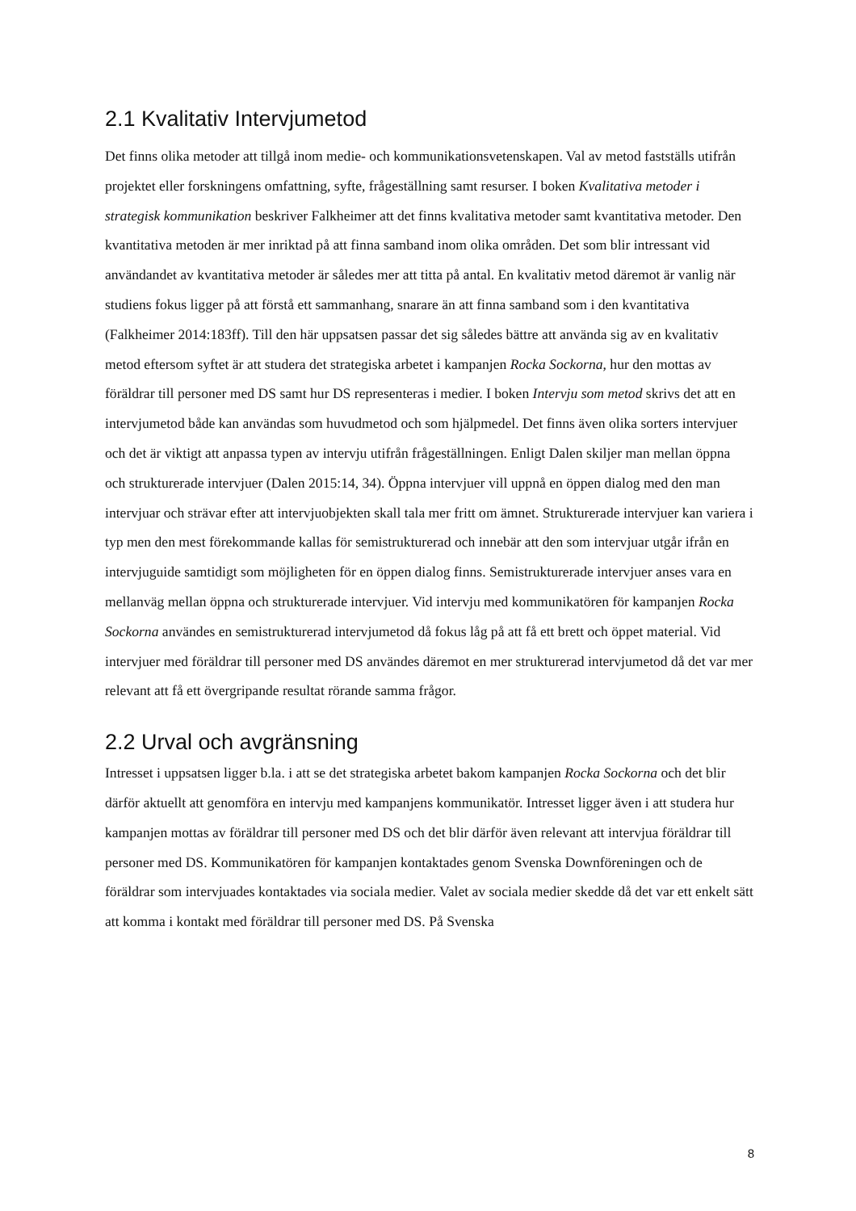2.1 Kvalitativ Intervjumetod
Det finns olika metoder att tillgå inom medie- och kommunikationsvetenskapen. Val av metod fastställs utifrån projektet eller forskningens omfattning, syfte, frågeställning samt resurser. I boken Kvalitativa metoder i strategisk kommunikation beskriver Falkheimer att det finns kvalitativa metoder samt kvantitativa metoder. Den kvantitativa metoden är mer inriktad på att finna samband inom olika områden. Det som blir intressant vid användandet av kvantitativa metoder är således mer att titta på antal. En kvalitativ metod däremot är vanlig när studiens fokus ligger på att förstå ett sammanhang, snarare än att finna samband som i den kvantitativa (Falkheimer 2014:183ff). Till den här uppsatsen passar det sig således bättre att använda sig av en kvalitativ metod eftersom syftet är att studera det strategiska arbetet i kampanjen Rocka Sockorna, hur den mottas av föräldrar till personer med DS samt hur DS representeras i medier. I boken Intervju som metod skrivs det att en intervjumetod både kan användas som huvudmetod och som hjälpmedel. Det finns även olika sorters intervjuer och det är viktigt att anpassa typen av intervju utifrån frågeställningen. Enligt Dalen skiljer man mellan öppna och strukturerade intervjuer (Dalen 2015:14, 34). Öppna intervjuer vill uppnå en öppen dialog med den man intervjuar och strävar efter att intervjuobjekten skall tala mer fritt om ämnet. Strukturerade intervjuer kan variera i typ men den mest förekommande kallas för semistrukturerad och innebär att den som intervjuar utgår ifrån en intervjuguide samtidigt som möjligheten för en öppen dialog finns. Semistrukturerade intervjuer anses vara en mellanväg mellan öppna och strukturerade intervjuer. Vid intervju med kommunikatören för kampanjen Rocka Sockorna användes en semistrukturerad intervjumetod då fokus låg på att få ett brett och öppet material. Vid intervjuer med föräldrar till personer med DS användes däremot en mer strukturerad intervjumetod då det var mer relevant att få ett övergripande resultat rörande samma frågor.
2.2 Urval och avgränsning
Intresset i uppsatsen ligger b.la. i att se det strategiska arbetet bakom kampanjen Rocka Sockorna och det blir därför aktuellt att genomföra en intervju med kampanjens kommunikatör. Intresset ligger även i att studera hur kampanjen mottas av föräldrar till personer med DS och det blir därför även relevant att intervjua föräldrar till personer med DS. Kommunikatören för kampanjen kontaktades genom Svenska Downföreningen och de föräldrar som intervjuades kontaktades via sociala medier. Valet av sociala medier skedde då det var ett enkelt sätt att komma i kontakt med föräldrar till personer med DS. På Svenska
8